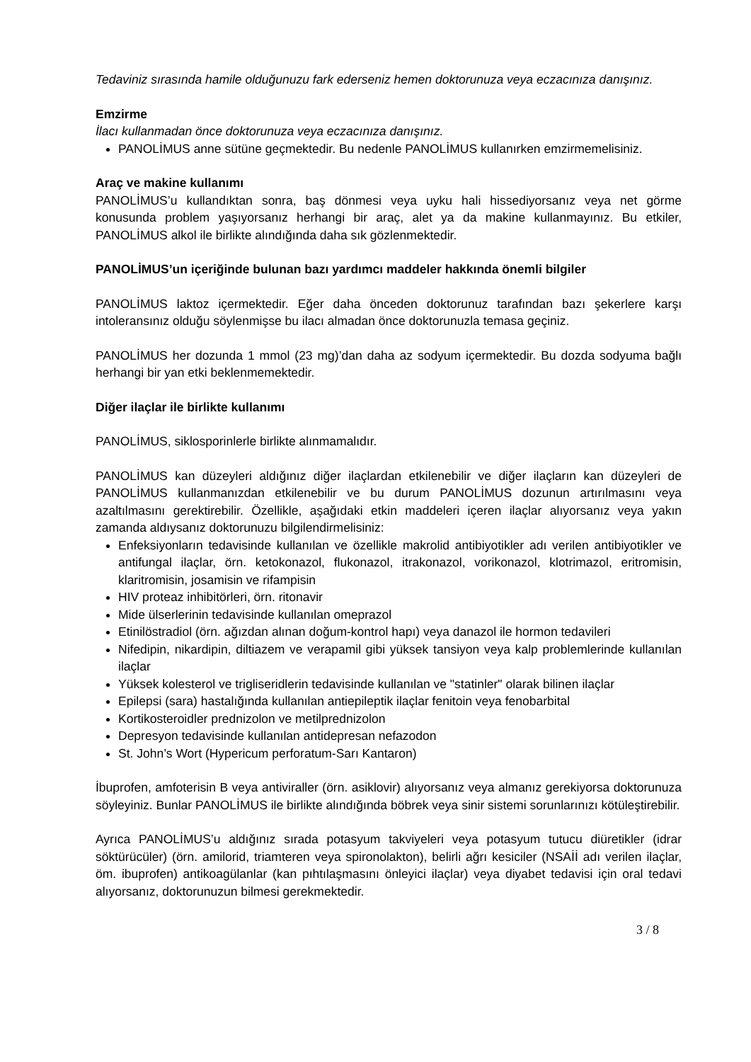Tedaviniz sırasında hamile olduğunuzu fark ederseniz hemen doktorunuza veya eczacınıza danışınız.
Emzirme
İlacı kullanmadan önce doktorunuza veya eczacınıza danışınız.
PANOLİMUS anne sütüne geçmektedir. Bu nedenle PANOLİMUS kullanırken emzirmemelisiniz.
Araç ve makine kullanımı
PANOLİMUS’u kullandıktan sonra, baş dönmesi veya uyku hali hissediyorsanız veya net görme konusunda problem yaşıyorsanız herhangi bir araç, alet ya da makine kullanmayınız. Bu etkiler, PANOLİMUS alkol ile birlikte alındığında daha sık gözlenmektedir.
PANOLİMUS’un içeriğinde bulunan bazı yardımcı maddeler hakkında önemli bilgiler
PANOLİMUS laktoz içermektedir. Eğer daha önceden doktorunuz tarafından bazı şekerlere karşı intoleransınız olduğu söylenmişse bu ilacı almadan önce doktorunuzla temasa geçiniz.
PANOLİMUS her dozunda 1 mmol (23 mg)’dan daha az sodyum içermektedir. Bu dozda sodyuma bağlı herhangi bir yan etki beklenmemektedir.
Diğer ilaçlar ile birlikte kullanımı
PANOLİMUS, siklosporinlerle birlikte alınmamalıdır.
PANOLİMUS kan düzeyleri aldığınız diğer ilaçlardan etkilenebilir ve diğer ilaçların kan düzeyleri de PANOLİMUS kullanmanızdan etkilenebilir ve bu durum PANOLİMUS dozunun artırılmasını veya azaltılmasını gerektirebilir. Özellikle, aşağıdaki etkin maddeleri içeren ilaçlar alıyorsanız veya yakın zamanda aldıysanız doktorunuzu bilgilendirmelisiniz:
Enfeksiyonların tedavisinde kullanılan ve özellikle makrolid antibiyotikler adı verilen antibiyotikler ve antifungal ilaçlar, örn. ketokonazol, flukonazol, itrakonazol, vorikonazol, klotrimazol, eritromisin, klaritromisin, josamisin ve rifampisin
HIV proteaz inhibitörleri, örn. ritonavir
Mide ülserlerinin tedavisinde kullanılan omeprazol
Etinilöstradiol (örn. ağızdan alınan doğum-kontrol hapı) veya danazol ile hormon tedavileri
Nifedipin, nikardipin, diltiazem ve verapamil gibi yüksek tansiyon veya kalp problemlerinde kullanılan ilaçlar
Yüksek kolesterol ve trigliseridlerin tedavisinde kullanılan ve "statinler" olarak bilinen ilaçlar
Epilepsi (sara) hastalığında kullanılan antiepileptik ilaçlar fenitoin veya fenobarbital
Kortikosteroidler prednizolon ve metilprednizolon
Depresyon tedavisinde kullanılan antidepresan nefazodon
St. John’s Wort (Hypericum perforatum-Sarı Kantaron)
İbuprofen, amfoterisin B veya antiviraller (örn. asiklovir) alıyorsanız veya almanız gerekiyorsa doktorunuza söyleyiniz. Bunlar PANOLİMUS ile birlikte alındığında böbrek veya sinir sistemi sorunlarınızı kötüleştirebilir.
Ayrıca PANOLİMUS’u aldığınız sırada potasyum takviyeleri veya potasyum tutucu diüretikler (idrar söktürücüler) (örn. amilorid, triamteren veya spironolakton), belirli ağrı kesiciler (NSAİİ adı verilen ilaçlar, öm. ibuprofen) antikoagülanlar (kan pıhtılaşmasını önleyici ilaçlar) veya diyabet tedavisi için oral tedavi alıyorsanız, doktorunuzun bilmesi gerekmektedir.
3 / 8